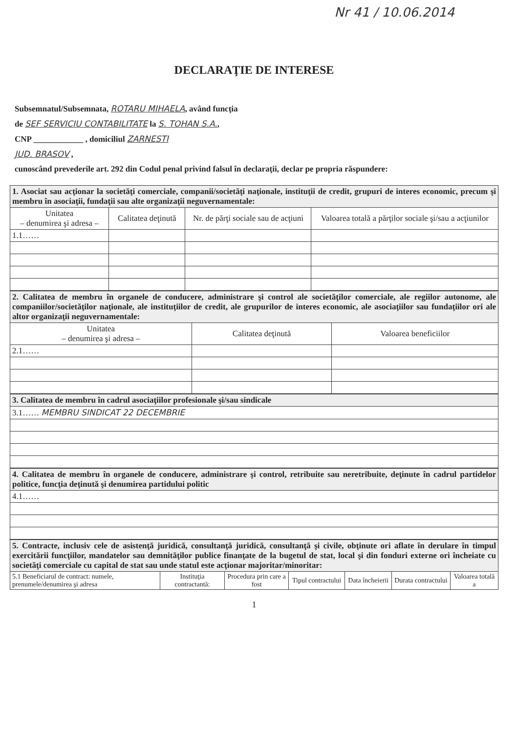Nr 41 / 10.06.2014
DECLARAŢIE DE INTERESE
Subsemnatul/Subsemnata, ROTARU MIHAELA, având funcţia
de SEF SERVICIU CONTABILITATE la S. TOHAN S.A.,
CNP ____________ , domiciliul ZARNESTI
JUD. BRASOV ,
cunoscând prevederile art. 292 din Codul penal privind falsul în declaraţii, declar pe propria răspundere:
| 1. Asociat sau acţionar la societăţi comerciale, companii/societăţi naţionale, instituţii de credit, grupuri de interes economic, precum şi membru în asociaţii, fundaţii sau alte organizaţii neguvernamentale: | | | |
| Unitatea – denumirea şi adresa – | Calitatea deţinută | Nr. de părţi sociale sau de acţiuni | Valoarea totală a părţilor sociale şi/sau a acţiunilor |
| 1.1…… | | | |
| 2. Calitatea de membru în organele de conducere, administrare şi control ale societăţilor comerciale, ale regiilor autonome, ale companiilor/societăţilor naţionale, ale instituţiilor de credit, ale grupurilor de interes economic, ale asociaţiilor sau fundaţiilor ori ale altor organizaţii neguvernamentale: | | |
| Unitatea – denumirea şi adresa – | Calitatea deţinută | Valoarea beneficiilor |
| 2.1…… | | |
| 3. Calitatea de membru în cadrul asociaţiilor profesionale şi/sau sindicale |
| 3.1…… MEMBRU SINDICAT 22 DECEMBRIE |
| 4. Calitatea de membru în organele de conducere, administrare şi control, retribuite sau neretribuite, deţinute în cadrul partidelor politice, funcţia deţinută şi denumirea partidului politic |
| 4.1…… |
| 5. Contracte, inclusiv cele de asistenţă juridică, consultanţă juridică, consultanţă şi civile, obţinute ori aflate în derulare în timpul exercitării funcţiilor, mandatelor sau demnităţilor publice finanţate de la bugetul de stat, local şi din fonduri externe ori încheiate cu societăţi comerciale cu capital de stat sau unde statul este acţionar majoritar/minoritar: | | | | | | |
| 5.1 Beneficiarul de contract: numele, prenumele/denumirea şi adresa | Instituţia contractantă: | Procedura prin care a fost | Tipul contractului | Data încheierii | Durata contractului | Valoarea totală a |
1